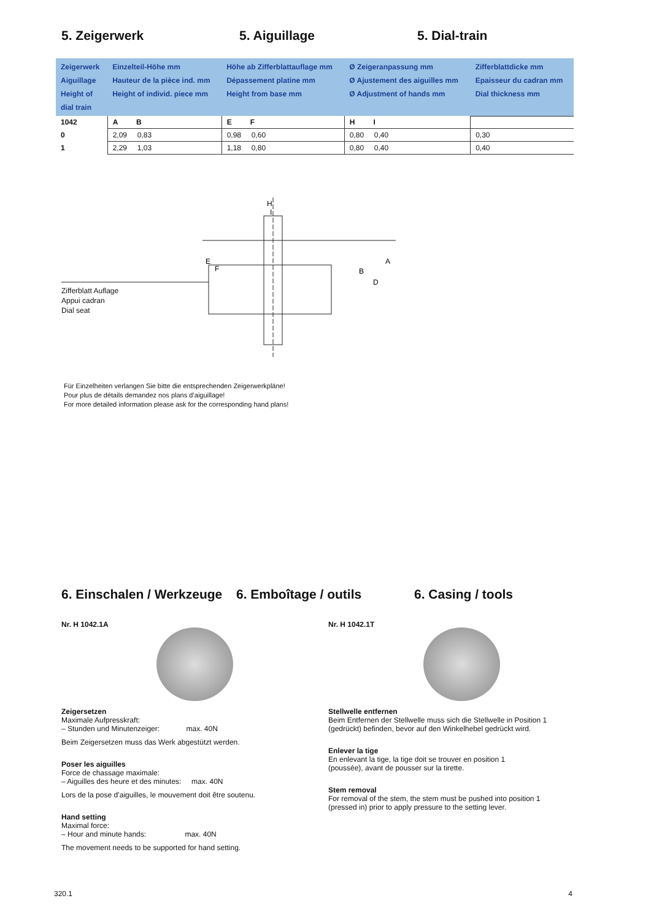5. Zeigerwerk 5. Aiguillage 5. Dial-train
| Zeigerwerk Aiguillage Height of dial train | Einzelteil-Höhe mm Hauteur de la pièce ind. mm Height of individ. piece mm | Höhe ab Zifferblattauflage mm Dépassement platine mm Height from base mm | Ø Zeigeranpassung mm Ø Ajustement des aiguilles mm Ø Adjustment of hands mm | Zifferblattdicke mm Epaisseur du cadran mm Dial thickness mm |
| 1042 | A B | E F | H I | |
| 0 | 2,09 0,83 | 0,98 0,60 | 0,80 0,40 | 0,30 |
| 1 | 2,29 1,03 | 1,18 0,80 | 0,80 0,40 | 0,40 |
H
I
E
F
B
D
A
Zifferblatt Auflage
Appui cadran
Dial seat
Für Einzelheiten verlangen Sie bitte die entsprechenden Zeigerwerkpläne!
Pour plus de détails demandez nos plans d’aiguillage!
For more detailed information please ask for the corresponding hand plans!
6. Einschalen / Werkzeuge
6. Emboîtage / outils 6. Casing / tools
Nr. H 1042.1A
Zeigersetzen
Maximale Aufpresskraft:
– Stunden und Minutenzeiger: max. 40N
Beim Zeigersetzen muss das Werk abgestützt werden.
Poser les aiguilles
Force de chassage maximale:
– Aiguilles des heure et des minutes: max. 40N
Lors de la pose d’aiguilles, le mouvement doit être soutenu.
Hand setting
Maximal force:
– Hour and minute hands: max. 40N
The movement needs to be supported for hand setting.
Nr. H 1042.1T
Stellwelle entfernen
Beim Entfernen der Stellwelle muss sich die Stellwelle in Position 1
(gedrückt) befinden, bevor auf den Winkelhebel gedrückt wird.
Enlever la tige
En enlevant la tige, la tige doit se trouver en position 1
(poussée), avant de pousser sur la tirette.
Stem removal
For removal of the stem, the stem must be pushed into position 1
(pressed in) prior to apply pressure to the setting lever.
320.1 4